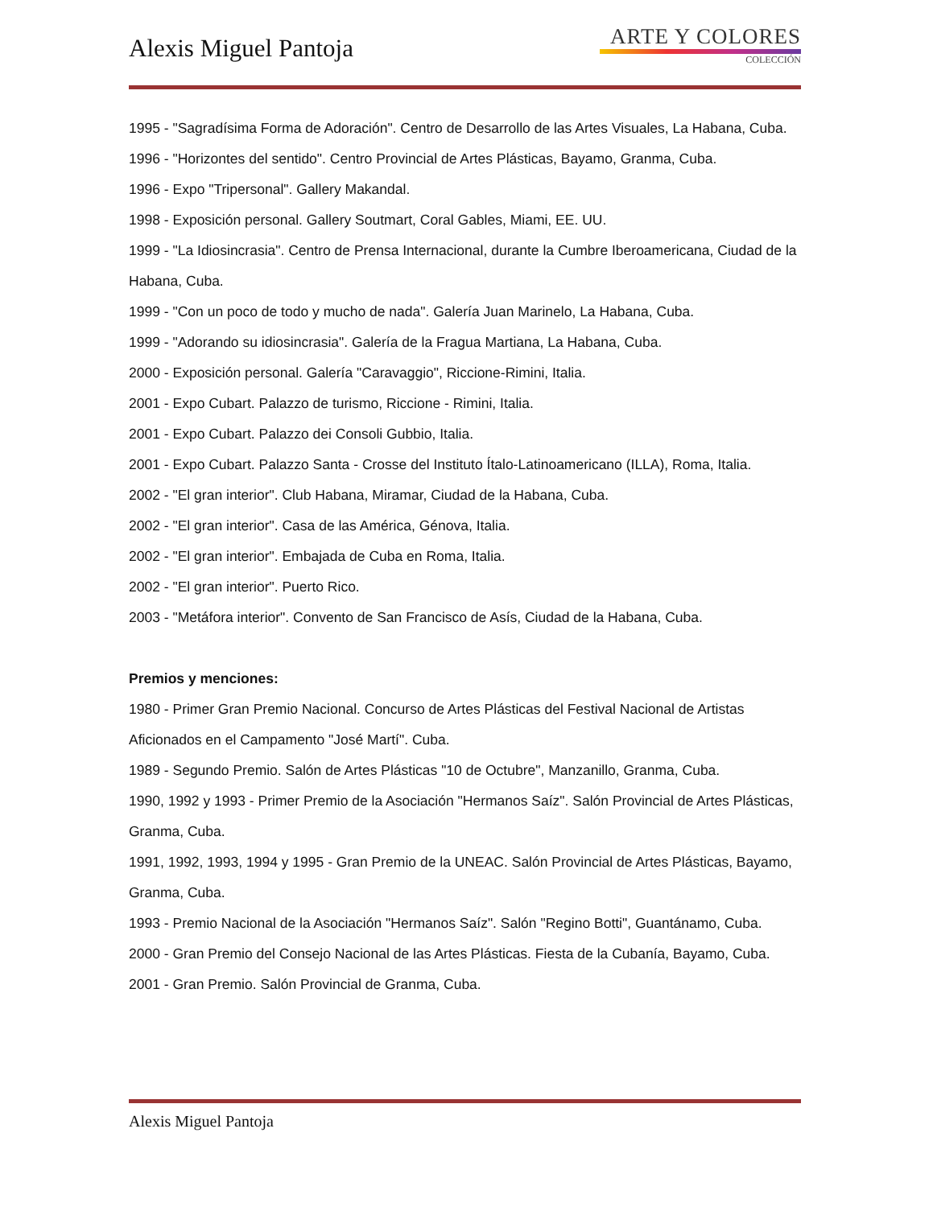Alexis Miguel Pantoja
ARTE Y COLORES
COLECCIÓN
1995 - "Sagradísima Forma de Adoración". Centro de Desarrollo de las Artes Visuales, La Habana, Cuba.
1996 - "Horizontes del sentido". Centro Provincial de Artes Plásticas, Bayamo, Granma, Cuba.
1996 - Expo "Tripersonal". Gallery Makandal.
1998 - Exposición personal. Gallery Soutmart, Coral Gables, Miami, EE. UU.
1999 - "La Idiosincrasia". Centro de Prensa Internacional, durante la Cumbre Iberoamericana, Ciudad de la Habana, Cuba.
1999 - "Con un poco de todo y mucho de nada". Galería Juan Marinelo, La Habana, Cuba.
1999 - "Adorando su idiosincrasia". Galería de la Fragua Martiana, La Habana, Cuba.
2000 - Exposición personal. Galería "Caravaggio", Riccione-Rimini, Italia.
2001 - Expo Cubart. Palazzo de turismo, Riccione - Rimini, Italia.
2001 - Expo Cubart. Palazzo dei Consoli Gubbio, Italia.
2001 - Expo Cubart. Palazzo Santa - Crosse del Instituto Ítalo-Latinoamericano (ILLA), Roma, Italia.
2002 - "El gran interior". Club Habana, Miramar, Ciudad de la Habana, Cuba.
2002 - "El gran interior". Casa de las América, Génova, Italia.
2002 - "El gran interior". Embajada de Cuba en Roma, Italia.
2002 - "El gran interior". Puerto Rico.
2003 - "Metáfora interior". Convento de San Francisco de Asís, Ciudad de la Habana, Cuba.
Premios y menciones:
1980 - Primer Gran Premio Nacional. Concurso de Artes Plásticas del Festival Nacional de Artistas Aficionados en el Campamento "José Martí". Cuba.
1989 - Segundo Premio. Salón de Artes Plásticas "10 de Octubre", Manzanillo, Granma, Cuba.
1990, 1992 y 1993 - Primer Premio de la Asociación "Hermanos Saíz". Salón Provincial de Artes Plásticas, Granma, Cuba.
1991, 1992, 1993, 1994 y 1995 - Gran Premio de la UNEAC. Salón Provincial de Artes Plásticas, Bayamo, Granma, Cuba.
1993 - Premio Nacional de la Asociación "Hermanos Saíz". Salón "Regino Botti", Guantánamo, Cuba.
2000 - Gran Premio del Consejo Nacional de las Artes Plásticas. Fiesta de la Cubanía, Bayamo, Cuba.
2001 - Gran Premio. Salón Provincial de Granma, Cuba.
Alexis Miguel Pantoja